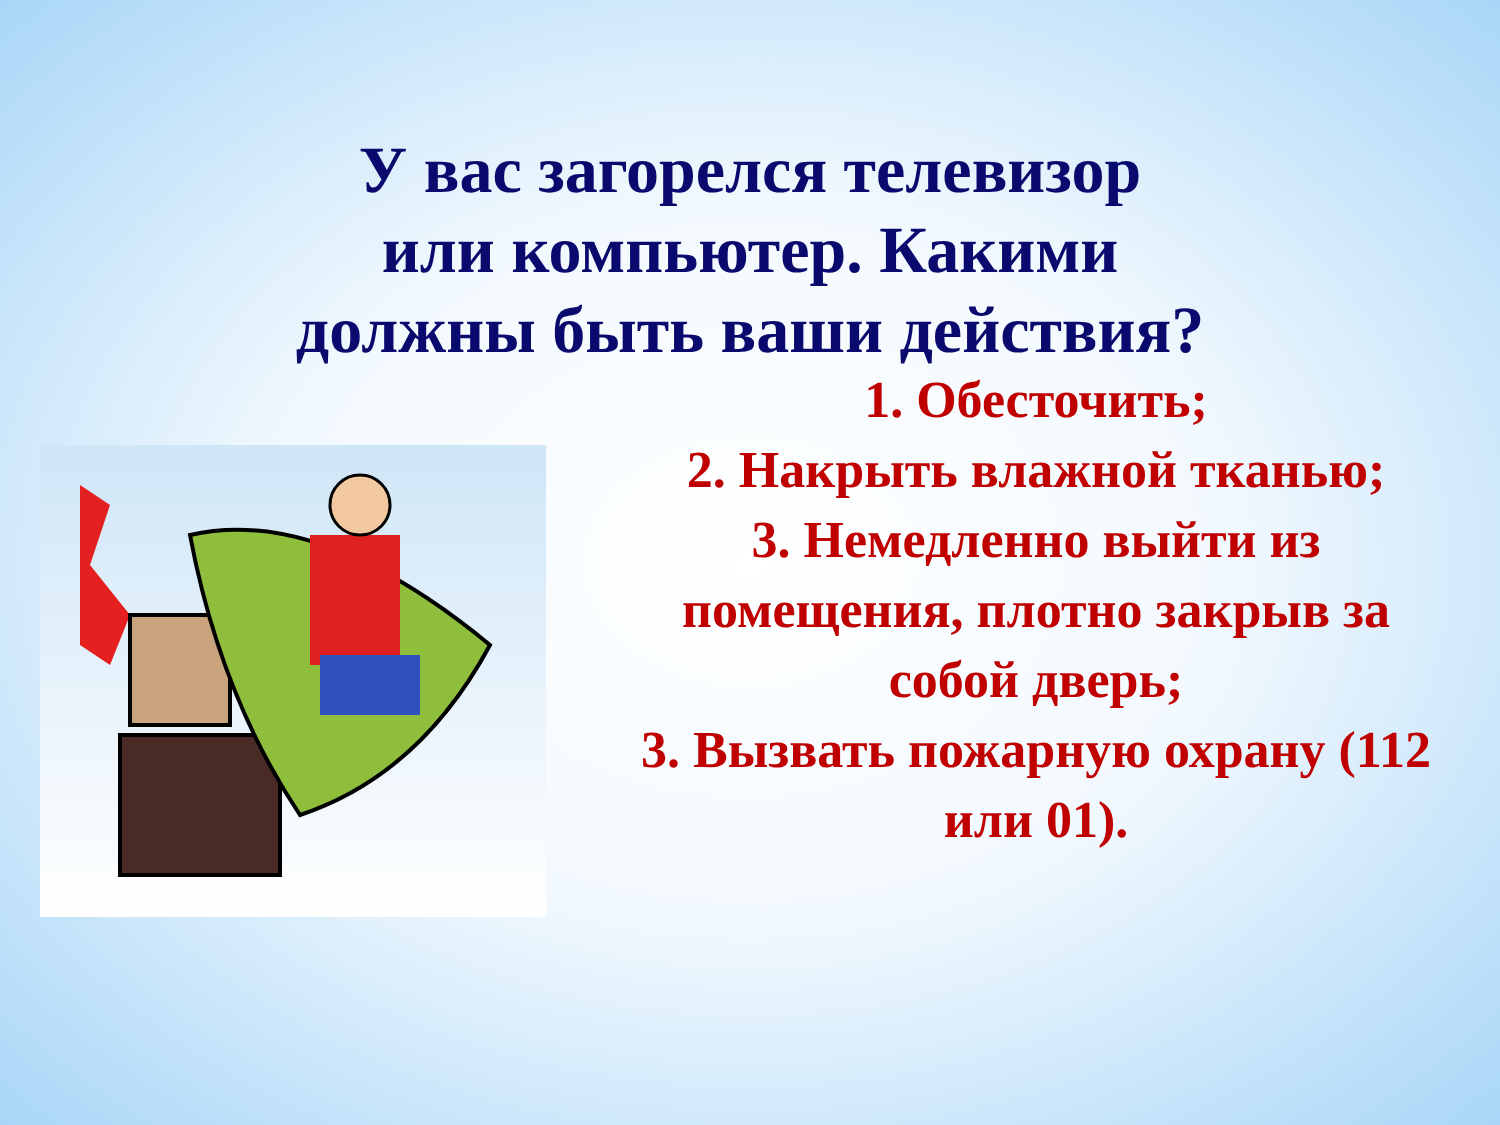У вас загорелся телевизор
или компьютер. Какими
должны быть ваши действия?
1. Обесточить;
2. Накрыть влажной тканью;
3. Немедленно выйти из помещения, плотно закрыв за собой дверь;
3. Вызвать пожарную охрану (112 или 01).